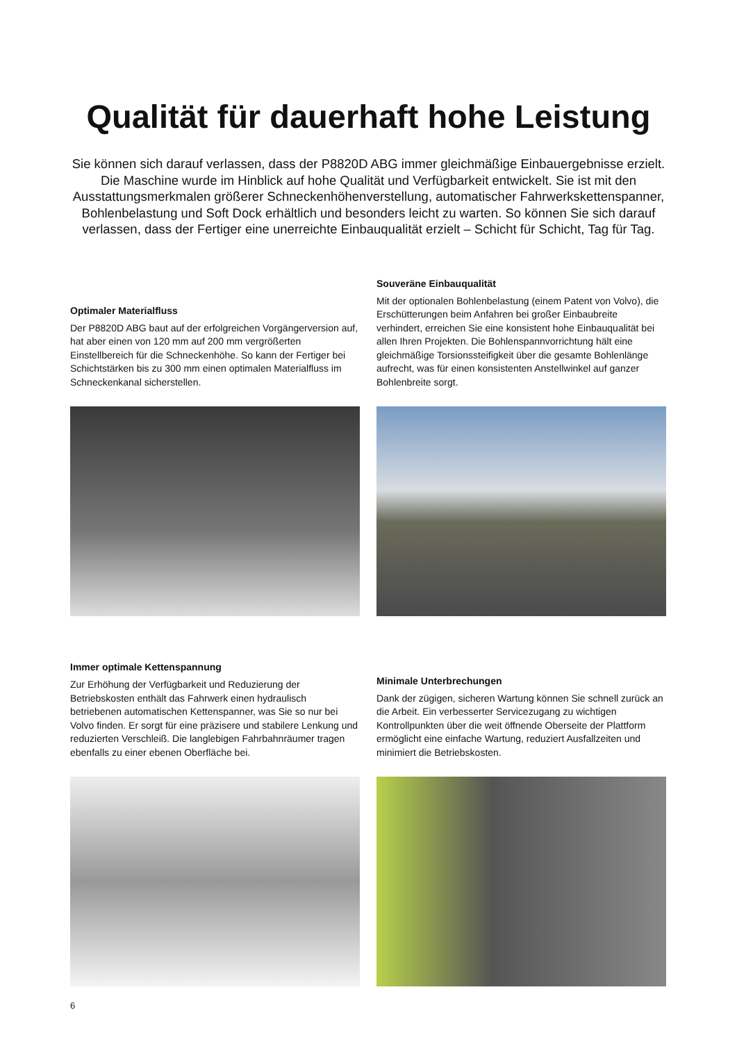Qualität für dauerhaft hohe Leistung
Sie können sich darauf verlassen, dass der P8820D ABG immer gleichmäßige Einbauergebnisse erzielt. Die Maschine wurde im Hinblick auf hohe Qualität und Verfügbarkeit entwickelt. Sie ist mit den Ausstattungsmerkmalen größerer Schneckenhöhenverstellung, automatischer Fahrwerkskettenspanner, Bohlenbelastung und Soft Dock erhältlich und besonders leicht zu warten. So können Sie sich darauf verlassen, dass der Fertiger eine unerreichte Einbauqualität erzielt – Schicht für Schicht, Tag für Tag.
Optimaler Materialfluss
Der P8820D ABG baut auf der erfolgreichen Vorgängerversion auf, hat aber einen von 120 mm auf 200 mm vergrößerten Einstellbereich für die Schneckenhöhe. So kann der Fertiger bei Schichtstärken bis zu 300 mm einen optimalen Materialfluss im Schneckenkanal sicherstellen.
Souveräne Einbauqualität
Mit der optionalen Bohlenbelastung (einem Patent von Volvo), die Erschütterungen beim Anfahren bei großer Einbaubreite verhindert, erreichen Sie eine konsistent hohe Einbauqualität bei allen Ihren Projekten. Die Bohlenspannvorrichtung hält eine gleichmäßige Torsionssteifigkeit über die gesamte Bohlenlänge aufrecht, was für einen konsistenten Anstellwinkel auf ganzer Bohlenbreite sorgt.
Immer optimale Kettenspannung
Zur Erhöhung der Verfügbarkeit und Reduzierung der Betriebskosten enthält das Fahrwerk einen hydraulisch betriebenen automatischen Kettenspanner, was Sie so nur bei Volvo finden. Er sorgt für eine präzisere und stabilere Lenkung und reduzierten Verschleiß. Die langlebigen Fahrbahnräumer tragen ebenfalls zu einer ebenen Oberfläche bei.
Minimale Unterbrechungen
Dank der zügigen, sicheren Wartung können Sie schnell zurück an die Arbeit. Ein verbesserter Servicezugang zu wichtigen Kontrollpunkten über die weit öffnende Oberseite der Plattform ermöglicht eine einfache Wartung, reduziert Ausfallzeiten und minimiert die Betriebskosten.
6